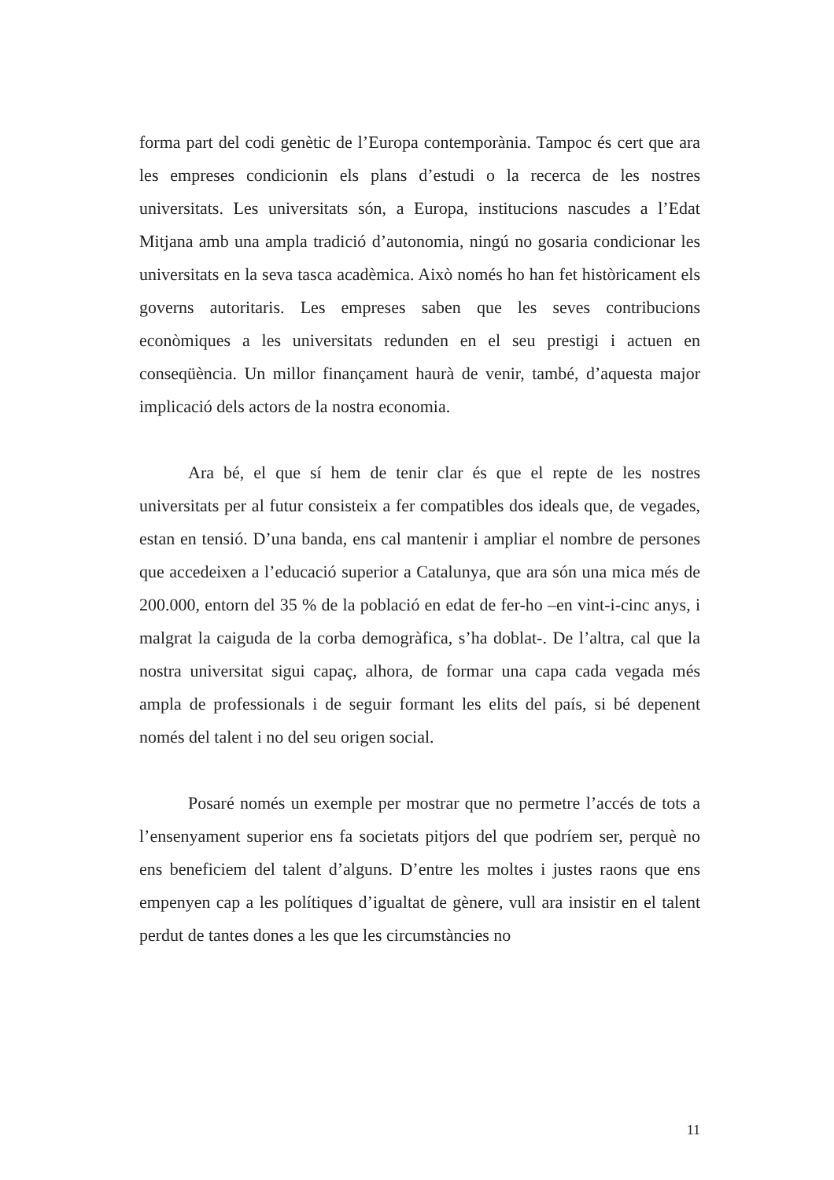forma part del codi genètic de l’Europa contemporània. Tampoc és cert que ara les empreses condicionin els plans d’estudi o la recerca de les nostres universitats. Les universitats són, a Europa, institucions nascudes a l’Edat Mitjana amb una ampla tradició d’autonomia, ningú no gosaria condicionar les universitats en la seva tasca acadèmica. Això només ho han fet històricament els governs autoritaris. Les empreses saben que les seves contribucions econòmiques a les universitats redunden en el seu prestigi i actuen en conseqüència. Un millor finançament haurà de venir, també, d’aquesta major implicació dels actors de la nostra economia.
Ara bé, el que sí hem de tenir clar és que el repte de les nostres universitats per al futur consisteix a fer compatibles dos ideals que, de vegades, estan en tensió. D’una banda, ens cal mantenir i ampliar el nombre de persones que accedeixen a l’educació superior a Catalunya, que ara són una mica més de 200.000, entorn del 35 % de la població en edat de fer-ho –en vint-i-cinc anys, i malgrat la caiguda de la corba demogràfica, s’ha doblat-. De l’altra, cal que la nostra universitat sigui capaç, alhora, de formar una capa cada vegada més ampla de professionals i de seguir formant les elits del país, si bé depenent només del talent i no del seu origen social.
Posaré només un exemple per mostrar que no permetre l’accés de tots a l’ensenyament superior ens fa societats pitjors del que podríem ser, perquè no ens beneficiem del talent d’alguns. D’entre les moltes i justes raons que ens empenyen cap a les polítiques d’igualtat de gènere, vull ara insistir en el talent perdut de tantes dones a les que les circumstàncies no
11